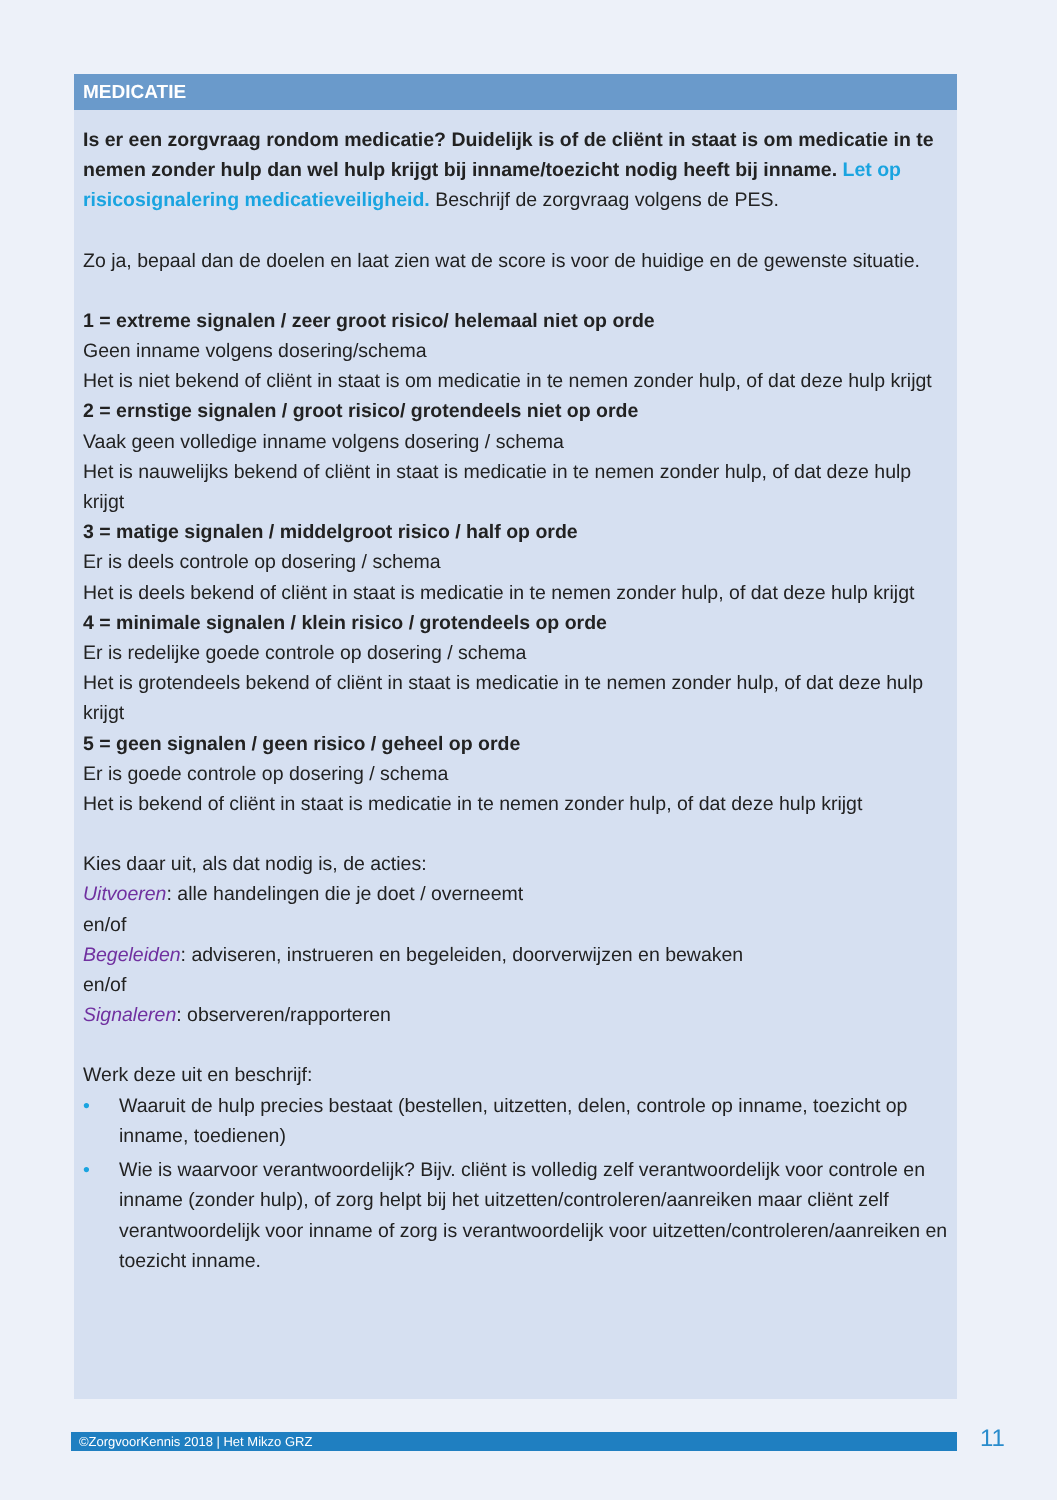MEDICATIE
Is er een zorgvraag rondom medicatie? Duidelijk is of de cliënt in staat is om medicatie in te nemen zonder hulp dan wel hulp krijgt bij inname/toezicht nodig heeft bij inname. Let op risicosignalering medicatieveiligheid. Beschrijf de zorgvraag volgens de PES.
Zo ja, bepaal dan de doelen en laat zien wat de score is voor de huidige en de gewenste situatie.
1 = extreme signalen / zeer groot risico/ helemaal niet op orde
Geen inname volgens dosering/schema
Het is niet bekend of cliënt in staat is om medicatie in te nemen zonder hulp, of dat deze hulp krijgt
2 = ernstige signalen / groot risico/ grotendeels niet op orde
Vaak geen volledige inname volgens dosering / schema
Het is nauwelijks bekend of cliënt in staat is medicatie in te nemen zonder hulp, of dat deze hulp krijgt
3 = matige signalen / middelgroot risico / half op orde
Er is deels controle op dosering / schema
Het is deels bekend of cliënt in staat is medicatie in te nemen zonder hulp, of dat deze hulp krijgt
4 = minimale signalen / klein risico / grotendeels op orde
Er is redelijke goede controle op dosering / schema
Het is grotendeels bekend of cliënt in staat is medicatie in te nemen zonder hulp, of dat deze hulp krijgt
5 = geen signalen / geen risico / geheel op orde
Er is goede controle op dosering / schema
Het is bekend of cliënt in staat is medicatie in te nemen zonder hulp, of dat deze hulp krijgt
Kies daar uit, als dat nodig is, de acties:
Uitvoeren: alle handelingen die je doet / overneemt
en/of
Begeleiden: adviseren, instrueren en begeleiden, doorverwijzen en bewaken
en/of
Signaleren: observeren/rapporteren
Werk deze uit en beschrijf:
• Waaruit de hulp precies bestaat (bestellen, uitzetten, delen, controle op inname, toezicht op inname, toedienen)
• Wie is waarvoor verantwoordelijk? Bijv. cliënt is volledig zelf verantwoordelijk voor controle en inname (zonder hulp), of zorg helpt bij het uitzetten/controleren/aanreiken maar cliënt zelf verantwoordelijk voor inname of zorg is verantwoordelijk voor uitzetten/controleren/aanreiken en toezicht inname.
©ZorgvoorKennis 2018 | Het Mikzo GRZ 11